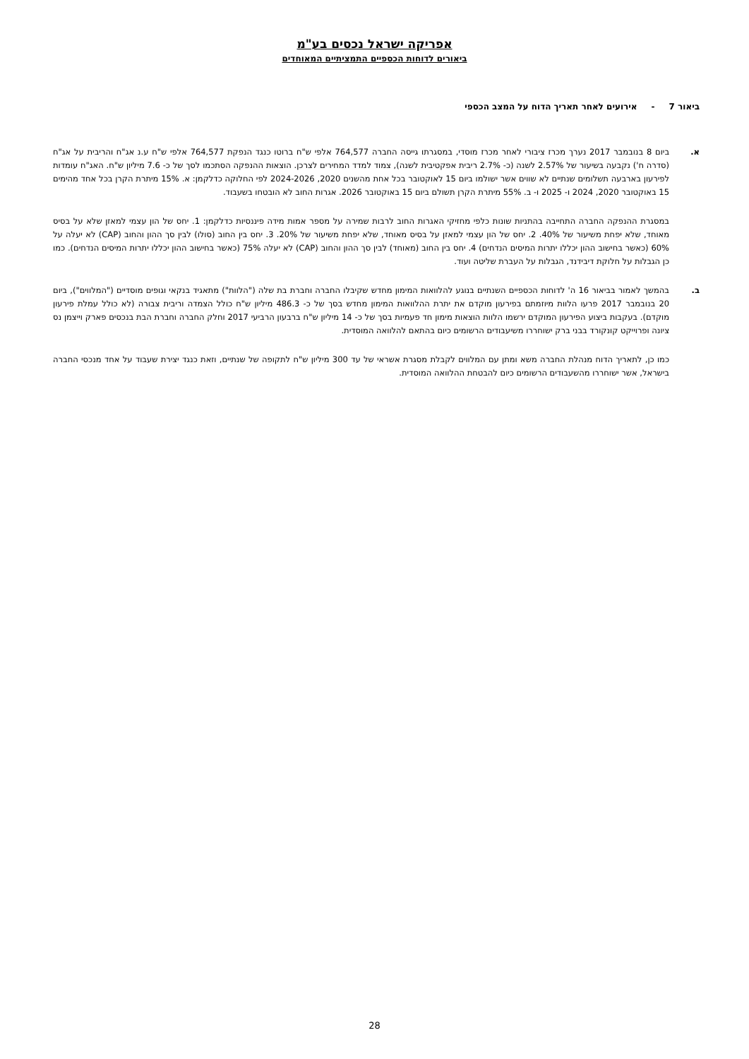אפריקה ישראל נכסים בע"מ
ביאורים לדוחות הכספיים התמציתיים המאוחדים
ביאור 7 -אירועים לאחר תאריך הדוח על המצב הכספי
א. ביום 8 בנובמבר 2017 נערך מכרז ציבורי לאחר מכרז מוסדי, במסגרתו גייסה החברה 764,577 אלפי ש"ח ברוטו כנגד הנפקת 764,577 אלפי ש"ח ע.נ אג"ח והריבית על אג"ח (סדרה ח') נקבעה בשיעור של 2.57% לשנה (כ- 2.7% ריבית אפקטיבית לשנה), צמוד למדד המחירים לצרכן. הוצאות ההנפקה הסתכמו לסך של כ- 7.6 מיליון ש"ח. האג"ח עומדות לפירעון בארבעה תשלומים שנתיים לא שווים אשר ישולמו ביום 15 לאוקטובר בכל אחת מהשנים 2020, 2024-2026 לפי החלוקה כדלקמן: א. 15% מיתרת הקרן בכל אחד מהימים 15 באוקטובר 2020, 2024 ו- 2025 ו- ב. 55% מיתרת הקרן תשולם ביום 15 באוקטובר 2026. אגרות החוב לא הובטחו בשעבוד.
במסגרת ההנפקה החברה התחייבה בהתניות שונות כלפי מחזיקי האגרות החוב לרבות שמירה על מספר אמות מידה פיננסיות כדלקמן: 1. יחס של הון עצמי למאזן שלא על בסיס מאוחד, שלא יפחת משיעור של 40%. 2. יחס של הון עצמי למאזן על בסיס מאוחד, שלא יפחת משיעור של 20%. 3. יחס בין החוב (סולו) לבין סך ההון והחוב (CAP) לא יעלה על 60% (כאשר בחישוב ההון יכללו יתרות המיסים הנדחים) 4. יחס בין החוב (מאוחד) לבין סך ההון והחוב (CAP) לא יעלה 75% (כאשר בחישוב ההון יכללו יתרות המיסים הנדחים). כמו כן הגבלות על חלוקת דיבידנד, הגבלות על העברת שליטה ועוד.
ב. בהמשך לאמור בביאור 16 ה' לדוחות הכספיים השנתיים בנוגע להלוואות המימון מחדש שקיבלו החברה וחברת בת שלה ("הלוות") מתאגיד בנקאי וגופים מוסדיים ("המלווים"), ביום 20 בנובמבר 2017 פרעו הלוות מיוזמתם בפירעון מוקדם את יתרת ההלוואות המימון מחדש בסך של כ- 486.3 מיליון ש"ח כולל הצמדה וריבית צבורה (לא כולל עמלת פירעון מוקדם). בעקבות ביצוע הפירעון המוקדם ירשמו הלוות הוצאות מימון חד פעמיות בסך של כ- 14 מיליון ש"ח ברבעון הרביעי 2017 וחלק החברה וחברת הבת בנכסים פארק וייצמן נס ציונה ופרוייקט קונקורד בבני ברק ישוחררו משיעבודים הרשומים כיום בהתאם להלוואה המוסדית.
כמו כן, לתאריך הדוח מנהלת החברה משא ומתן עם המלווים לקבלת מסגרת אשראי של עד 300 מיליון ש"ח לתקופה של שנתיים, וזאת כנגד יצירת שעבוד על אחד מנכסי החברה בישראל, אשר ישוחררו מהשעבודים הרשומים כיום להבטחת ההלוואה המוסדית.
28